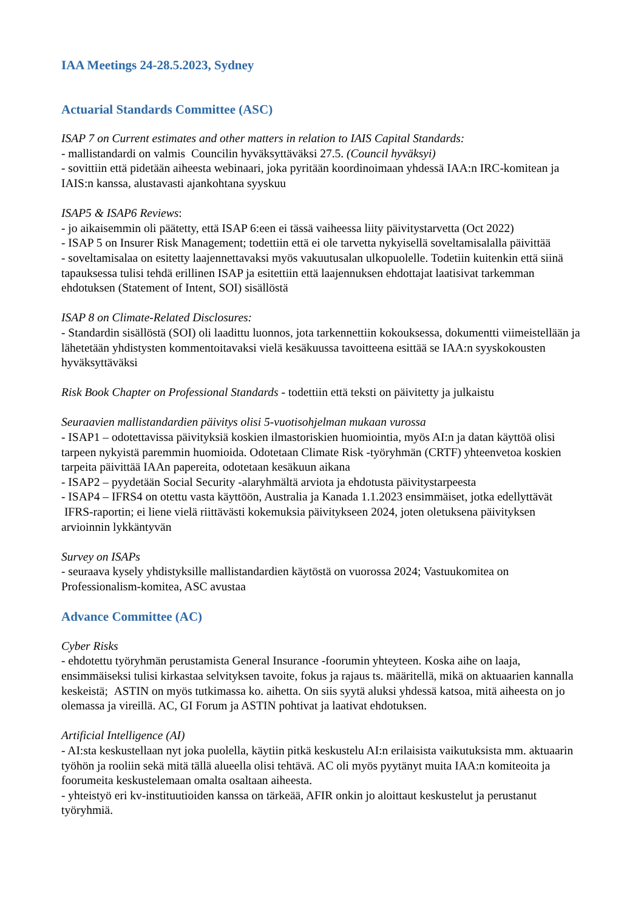IAA Meetings 24-28.5.2023, Sydney
Actuarial Standards Committee (ASC)
ISAP 7 on Current estimates and other matters in relation to IAIS Capital Standards:
- mallistandardi on valmis Councilin hyväksyttäväksi 27.5. (Council hyväksyi)
- sovittiin että pidetään aiheesta webinaari, joka pyritään koordinoimaan yhdessä IAA:n IRC-komitean ja IAIS:n kanssa, alustavasti ajankohtana syyskuu
ISAP5 & ISAP6 Reviews:
- jo aikaisemmin oli päätetty, että ISAP 6:een ei tässä vaiheessa liity päivitystarvetta (Oct 2022)
- ISAP 5 on Insurer Risk Management; todettiin että ei ole tarvetta nykyisellä soveltamisalalla päivittää
- soveltamisalaa on esitetty laajennettavaksi myös vakuutusalan ulkopuolelle. Todetiin kuitenkin että siinä tapauksessa tulisi tehdä erillinen ISAP ja esitettiin että laajennuksen ehdottajat laatisivat tarkemman ehdotuksen (Statement of Intent, SOI) sisällöstä
ISAP 8 on Climate-Related Disclosures:
- Standardin sisällöstä (SOI) oli laadittu luonnos, jota tarkennettiin kokouksessa, dokumentti viimeistellään ja lähetetään yhdistysten kommentoitavaksi vielä kesäkuussa tavoitteena esittää se IAA:n syyskokousten hyväksyttäväksi
Risk Book Chapter on Professional Standards - todettiin että teksti on päivitetty ja julkaistu
Seuraavien mallistandardien päivitys olisi 5-vuotisohjelman mukaan vurossa
- ISAP1 – odotettavissa päivityksiä koskien ilmastoriskien huomiointia, myös AI:n ja datan käyttöä olisi tarpeen nykyistä paremmin huomioida. Odotetaan Climate Risk -työryhmän (CRTF) yhteenvetoa koskien tarpeita päivittää IAAn papereita, odotetaan kesäkuun aikana
- ISAP2 – pyydetään Social Security -alaryhmältä arviota ja ehdotusta päivitystarpeesta
- ISAP4 – IFRS4 on otettu vasta käyttöön, Australia ja Kanada 1.1.2023 ensimmäiset, jotka edellyttävät IFRS-raportin; ei liene vielä riittävästi kokemuksia päivitykseen 2024, joten oletuksena päivityksen arvioinnin lykkäntyvän
Survey on ISAPs
- seuraava kysely yhdistyksille mallistandardien käytöstä on vuorossa 2024; Vastuukomitea on Professionalism-komitea, ASC avustaa
Advance Committee (AC)
Cyber Risks
- ehdotettu työryhmän perustamista General Insurance -foorumin yhteyteen. Koska aihe on laaja, ensimmäiseksi tulisi kirkastaa selvityksen tavoite, fokus ja rajaus ts. määritellä, mikä on aktuaarien kannalla keskeistä; ASTIN on myös tutkimassa ko. aihetta. On siis syytä aluksi yhdessä katsoa, mitä aiheesta on jo olemassa ja vireillä. AC, GI Forum ja ASTIN pohtivat ja laativat ehdotuksen.
Artificial Intelligence (AI)
- AI:sta keskustellaan nyt joka puolella, käytiin pitkä keskustelu AI:n erilaisista vaikutuksista mm. aktuaarin työhön ja rooliin sekä mitä tällä alueella olisi tehtävä. AC oli myös pyytänyt muita IAA:n komiteoita ja foorumeita keskustelemaan omalta osaltaan aiheesta.
- yhteistyö eri kv-instituutioiden kanssa on tärkeää, AFIR onkin jo aloittaut keskustelut ja perustanut työryhmiä.